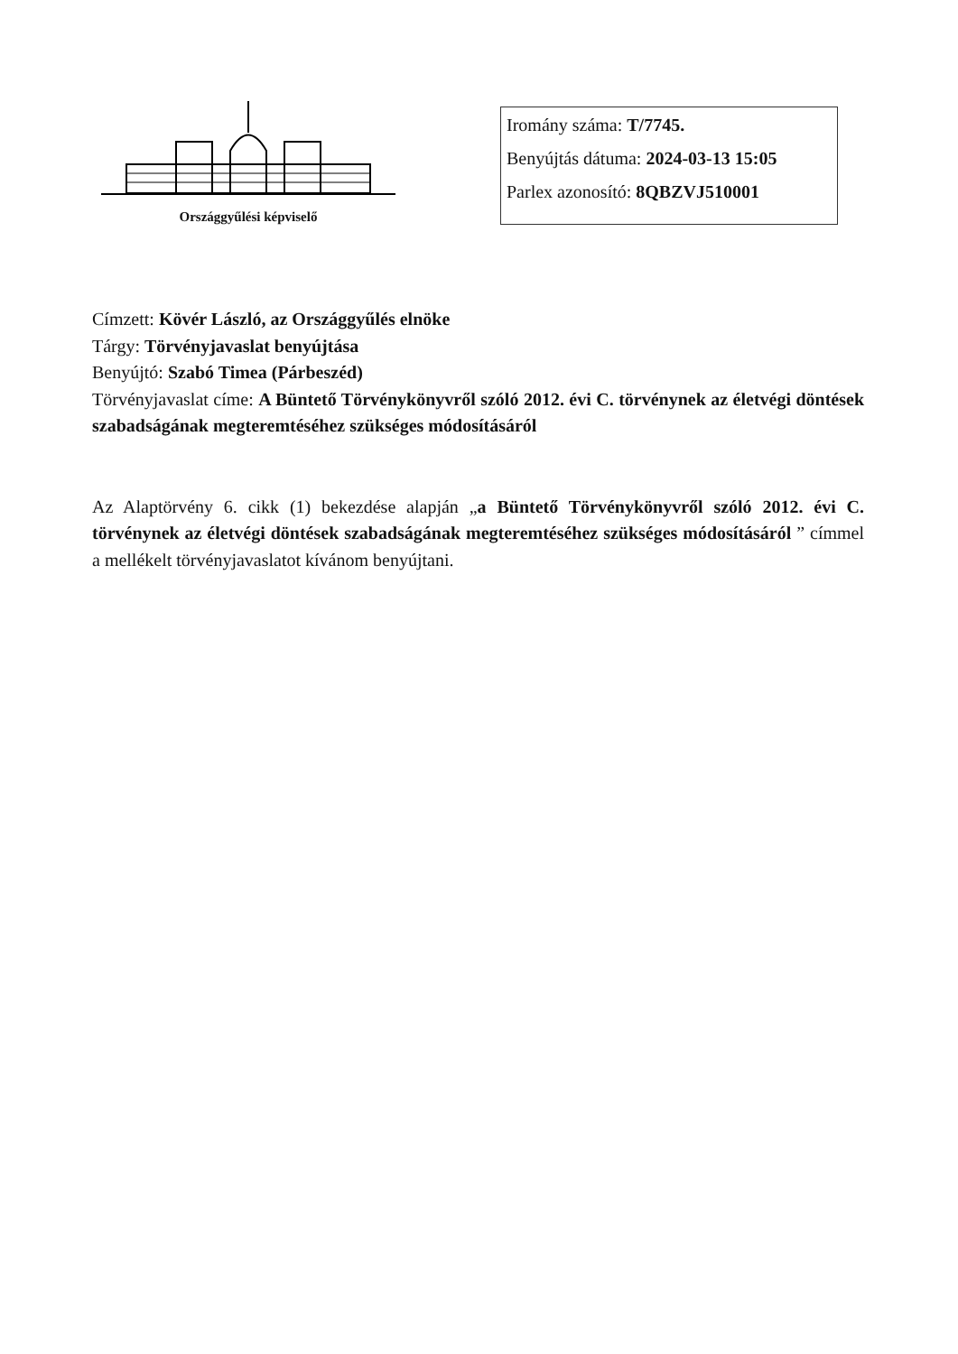Országgyűlési képviselő
Iromány száma: T/7745.
Benyújtás dátuma: 2024-03-13 15:05
Parlex azonosító: 8QBZVJ510001
Címzett: Kövér László, az Országgyűlés elnöke
Tárgy: Törvényjavaslat benyújtása
Benyújtó: Szabó Timea (Párbeszéd)
Törvényjavaslat címe: A Büntető Törvénykönyvről szóló 2012. évi C. törvénynek az életvégi döntések szabadságának megteremtéséhez szükséges módosításáról
Az Alaptörvény 6. cikk (1) bekezdése alapján „a Büntető Törvénykönyvről szóló 2012. évi C. törvénynek az életvégi döntések szabadságának megteremtéséhez szükséges módosításáról ” címmel a mellékelt törvényjavaslatot kívánom benyújtani.